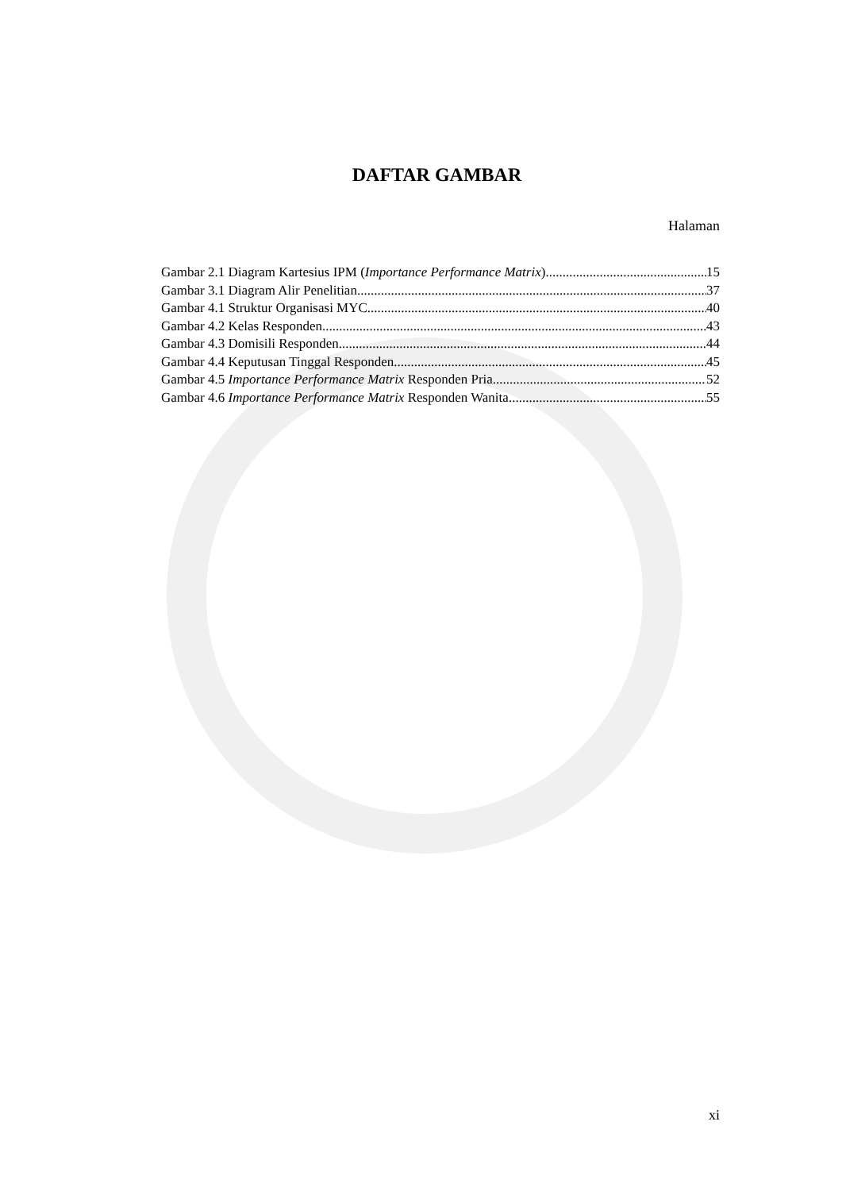DAFTAR GAMBAR
Halaman
Gambar 2.1 Diagram Kartesius IPM (Importance Performance Matrix) 15
Gambar 3.1 Diagram Alir Penelitian 37
Gambar 4.1 Struktur Organisasi MYC 40
Gambar 4.2 Kelas Responden 43
Gambar 4.3 Domisili Responden 44
Gambar 4.4 Keputusan Tinggal Responden 45
Gambar 4.5 Importance Performance Matrix Responden Pria 52
Gambar 4.6 Importance Performance Matrix Responden Wanita 55
xi